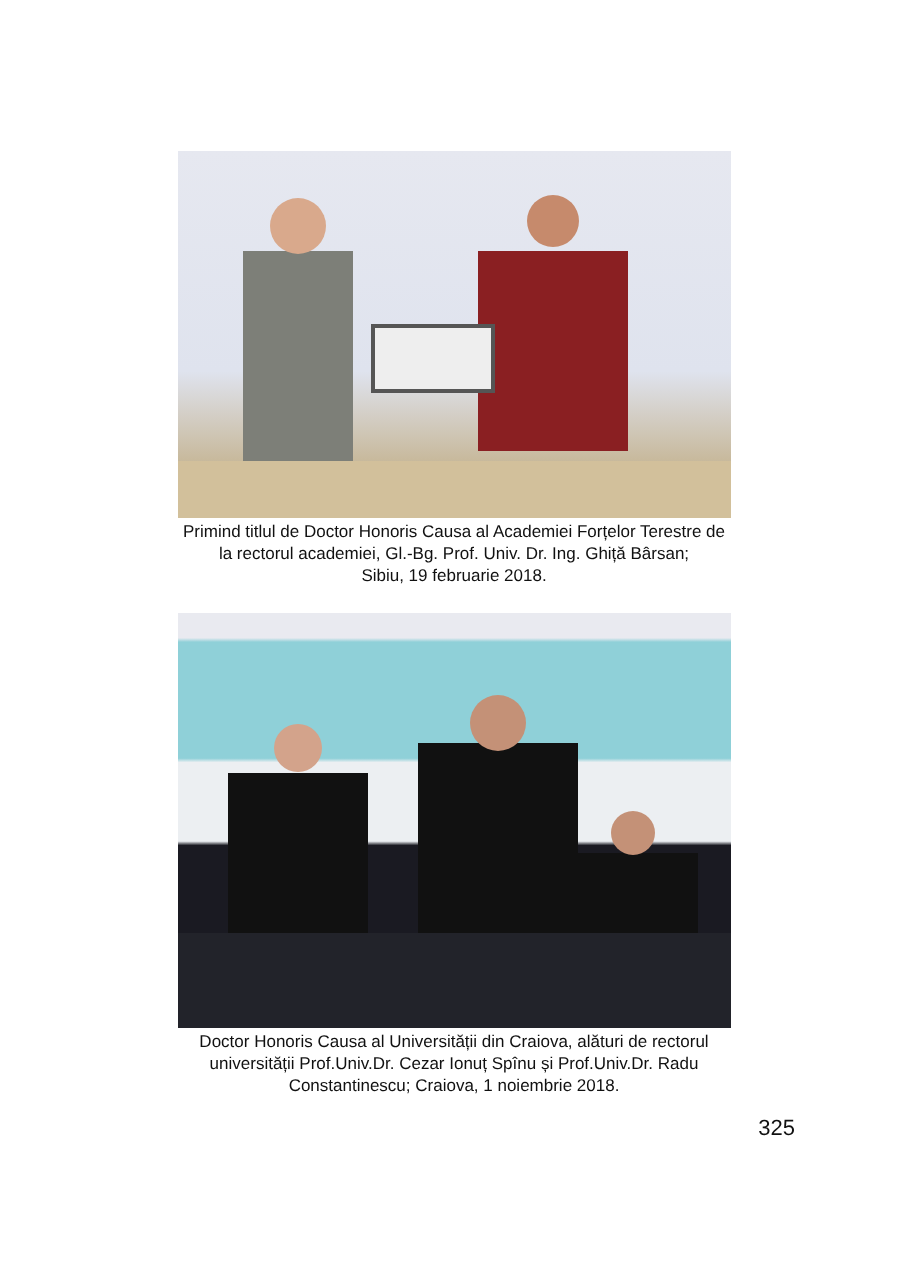Primind titlul de Doctor Honoris Causa al Academiei Forțelor Terestre de
la rectorul academiei, Gl.-Bg. Prof. Univ. Dr. Ing. Ghiță Bârsan;
Sibiu, 19 februarie 2018.
Doctor Honoris Causa al Universității din Craiova, alături de rectorul
universității Prof.Univ.Dr. Cezar Ionuț Spînu și Prof.Univ.Dr. Radu
Constantinescu; Craiova, 1 noiembrie 2018.
325